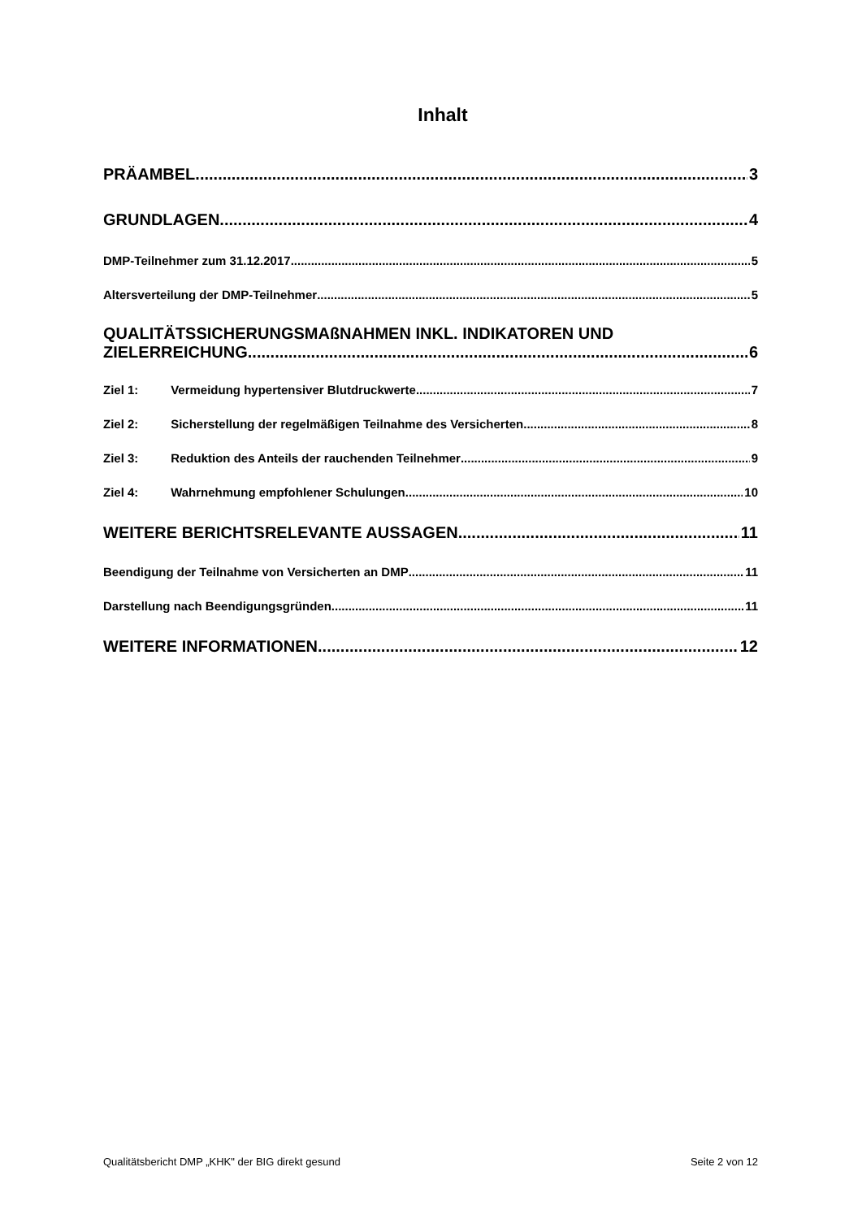Inhalt
PRÄAMBEL 3
GRUNDLAGEN 4
DMP-Teilnehmer zum 31.12.2017 5
Altersverteilung der DMP-Teilnehmer 5
QUALITÄTSSICHERUNGSMAßNAHMEN INKL. INDIKATOREN UND
ZIELERREICHUNG 6
Ziel 1: Vermeidung hypertensiver Blutdruckwerte 7
Ziel 2: Sicherstellung der regelmäßigen Teilnahme des Versicherten 8
Ziel 3: Reduktion des Anteils der rauchenden Teilnehmer 9
Ziel 4: Wahrnehmung empfohlener Schulungen 10
WEITERE BERICHTSRELEVANTE AUSSAGEN 11
Beendigung der Teilnahme von Versicherten an DMP 11
Darstellung nach Beendigungsgründen 11
WEITERE INFORMATIONEN 12
Qualitätsbericht DMP „KHK" der BIG direkt gesund Seite 2 von 12